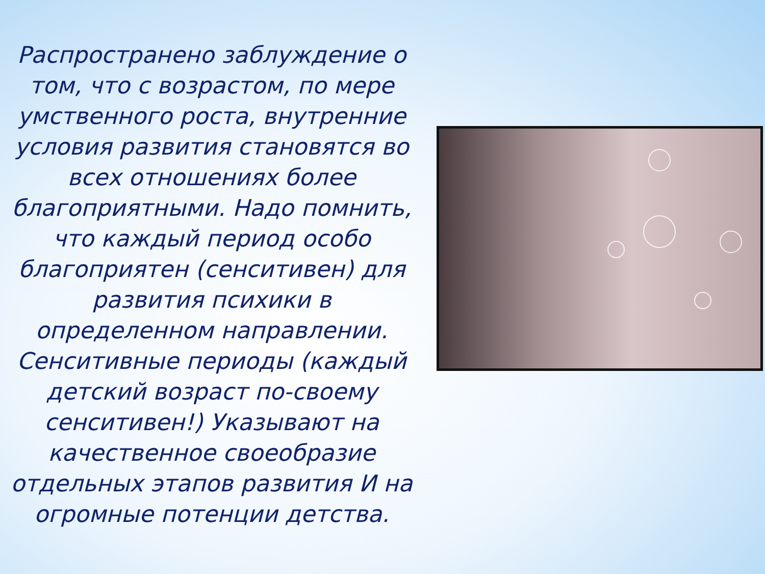Распространено заблуждение о том, что с возрастом, по мере умственного роста, внутренние условия развития становятся во всех отношениях более благоприятными. Надо помнить, что каждый период особо благоприятен (сенситивен) для развития психики в определенном направлении. Сенситивные периоды (каждый детский возраст по-своему сенситивен!) Указывают на качественное своеобразие отдельных этапов развития И на огромные потенции детства.